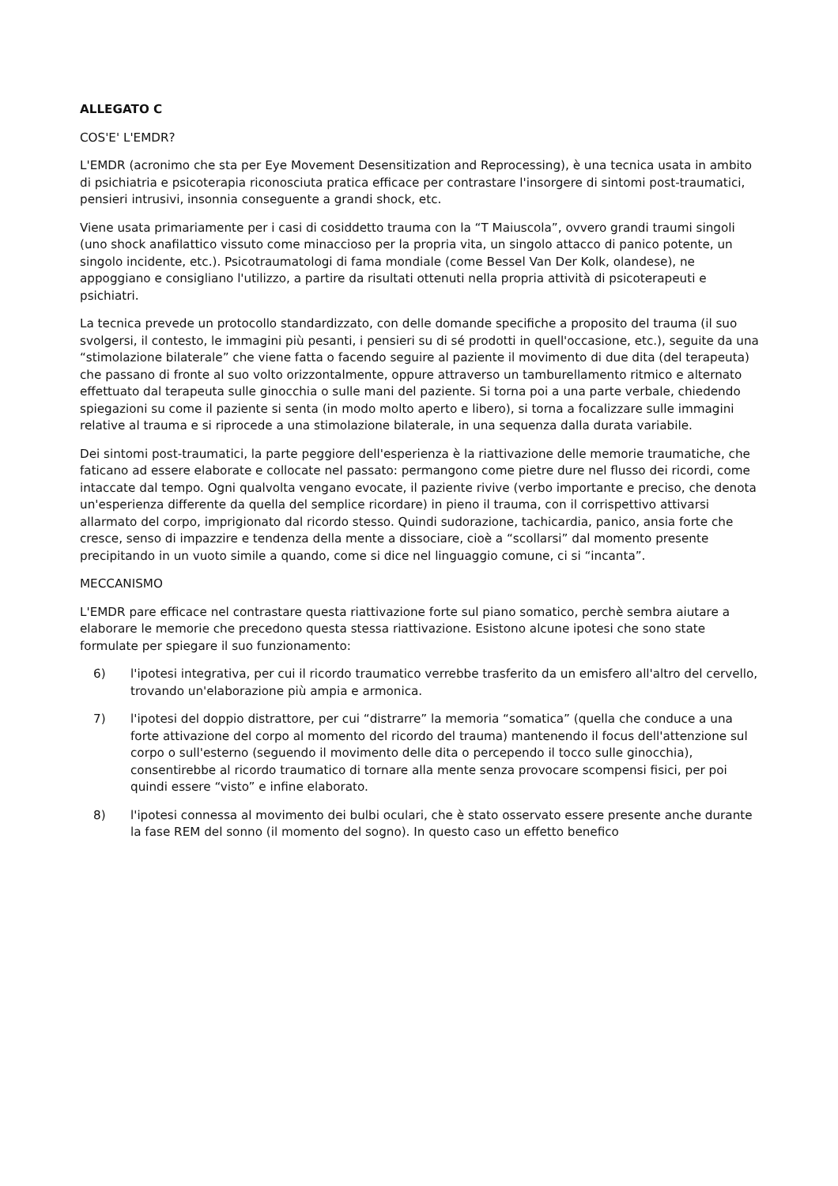ALLEGATO C
COS'E' L'EMDR?
L'EMDR (acronimo che sta per Eye Movement Desensitization and Reprocessing), è una tecnica usata in ambito di psichiatria e psicoterapia riconosciuta pratica efficace per contrastare l'insorgere di sintomi post-traumatici, pensieri intrusivi, insonnia conseguente a grandi shock, etc.
Viene usata primariamente per i casi di cosiddetto trauma con la “T Maiuscola”, ovvero grandi traumi singoli (uno shock anafilattico vissuto come minaccioso per la propria vita, un singolo attacco di panico potente, un singolo incidente, etc.). Psicotraumatologi di fama mondiale (come Bessel Van Der Kolk, olandese), ne appoggiano e consigliano l'utilizzo, a partire da risultati ottenuti nella propria attività di psicoterapeuti e psichiatri.
La tecnica prevede un protocollo standardizzato, con delle domande specifiche a proposito del trauma (il suo svolgersi, il contesto, le immagini più pesanti, i pensieri su di sé prodotti in quell'occasione, etc.), seguite da una “stimolazione bilaterale” che viene fatta o facendo seguire al paziente il movimento di due dita (del terapeuta) che passano di fronte al suo volto orizzontalmente, oppure attraverso un tamburellamento ritmico e alternato effettuato dal terapeuta sulle ginocchia o sulle mani del paziente. Si torna poi a una parte verbale, chiedendo spiegazioni su come il paziente si senta (in modo molto aperto e libero), si torna a focalizzare sulle immagini relative al trauma e si riprocede a una stimolazione bilaterale, in una sequenza dalla durata variabile.
Dei sintomi post-traumatici, la parte peggiore dell'esperienza è la riattivazione delle memorie traumatiche, che faticano ad essere elaborate e collocate nel passato: permangono come pietre dure nel flusso dei ricordi, come intaccate dal tempo. Ogni qualvolta vengano evocate, il paziente rivive (verbo importante e preciso, che denota un'esperienza differente da quella del semplice ricordare) in pieno il trauma, con il corrispettivo attivarsi allarmato del corpo, imprigionato dal ricordo stesso. Quindi sudorazione, tachicardia, panico, ansia forte che cresce, senso di impazzire e tendenza della mente a dissociare, cioè a “scollarsi” dal momento presente precipitando in un vuoto simile a quando, come si dice nel linguaggio comune, ci si “incanta”.
MECCANISMO
L'EMDR pare efficace nel contrastare questa riattivazione forte sul piano somatico, perchè sembra aiutare a elaborare le memorie che precedono questa stessa riattivazione. Esistono alcune ipotesi che sono state formulate per spiegare il suo funzionamento:
6) l'ipotesi integrativa, per cui il ricordo traumatico verrebbe trasferito da un emisfero all'altro del cervello, trovando un'elaborazione più ampia e armonica.
7) l'ipotesi del doppio distrattore, per cui “distrarre” la memoria “somatica” (quella che conduce a una forte attivazione del corpo al momento del ricordo del trauma) mantenendo il focus dell'attenzione sul corpo o sull'esterno (seguendo il movimento delle dita o percependo il tocco sulle ginocchia), consentirebbe al ricordo traumatico di tornare alla mente senza provocare scompensi fisici, per poi quindi essere “visto” e infine elaborato.
8) l'ipotesi connessa al movimento dei bulbi oculari, che è stato osservato essere presente anche durante la fase REM del sonno (il momento del sogno). In questo caso un effetto benefico